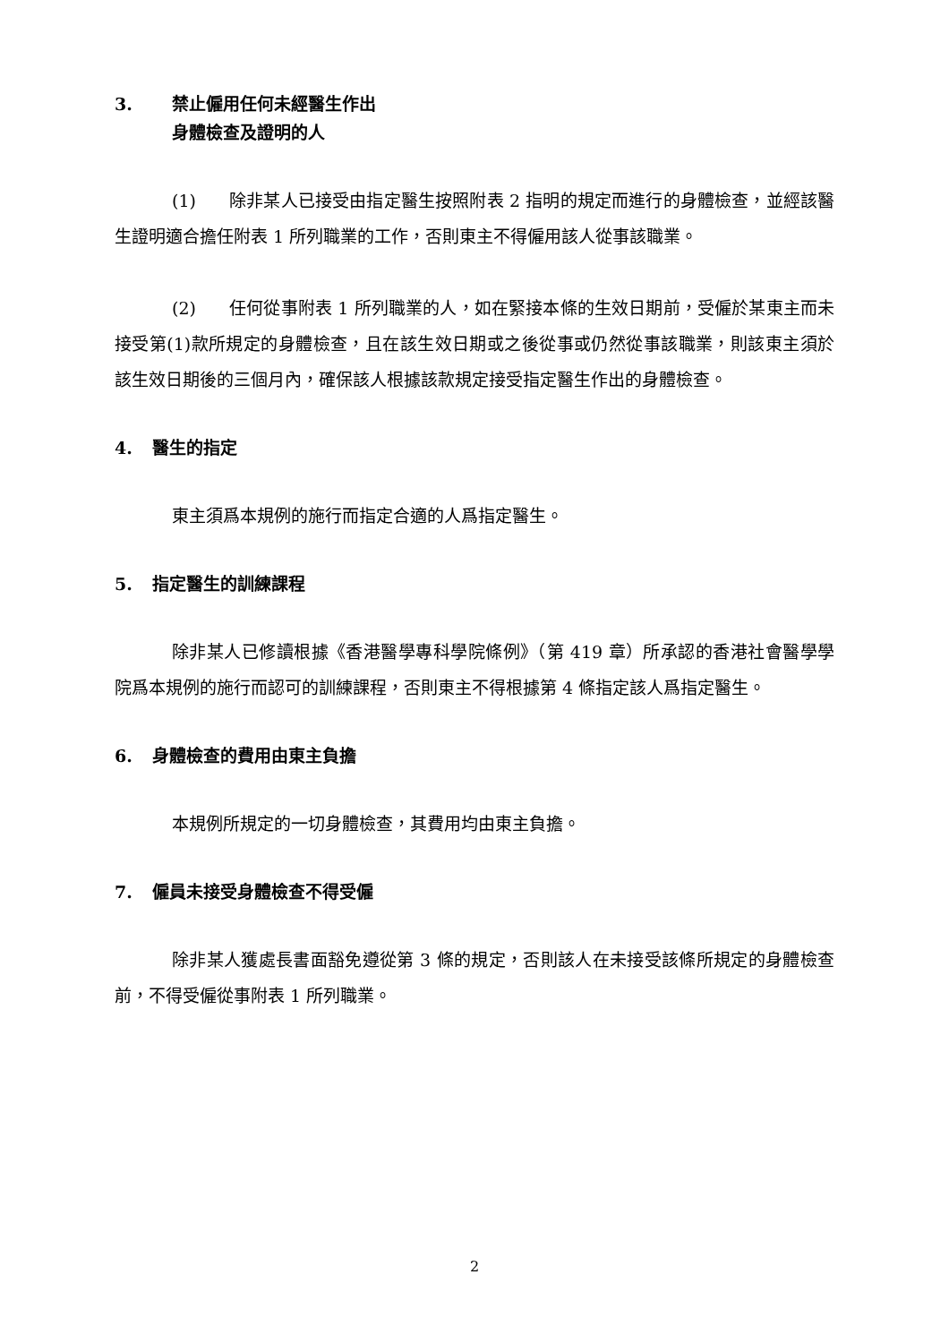3. 禁止僱用任何未經醫生作出
身體檢查及證明的人
(1) 除非某人已接受由指定醫生按照附表 2 指明的規定而進行的身體檢查，並經該醫生證明適合擔任附表 1 所列職業的工作，否則東主不得僱用該人從事該職業。
(2) 任何從事附表 1 所列職業的人，如在緊接本條的生效日期前，受僱於某東主而未接受第(1)款所規定的身體檢查，且在該生效日期或之後從事或仍然從事該職業，則該東主須於該生效日期後的三個月內，確保該人根據該款規定接受指定醫生作出的身體檢查。
4. 醫生的指定
東主須爲本規例的施行而指定合適的人爲指定醫生。
5. 指定醫生的訓練課程
除非某人已修讀根據《香港醫學專科學院條例》（第 419 章）所承認的香港社會醫學學院爲本規例的施行而認可的訓練課程，否則東主不得根據第 4 條指定該人爲指定醫生。
6. 身體檢查的費用由東主負擔
本規例所規定的一切身體檢查，其費用均由東主負擔。
7. 僱員未接受身體檢查不得受僱
除非某人獲處長書面豁免遵從第 3 條的規定，否則該人在未接受該條所規定的身體檢查前，不得受僱從事附表 1 所列職業。
2